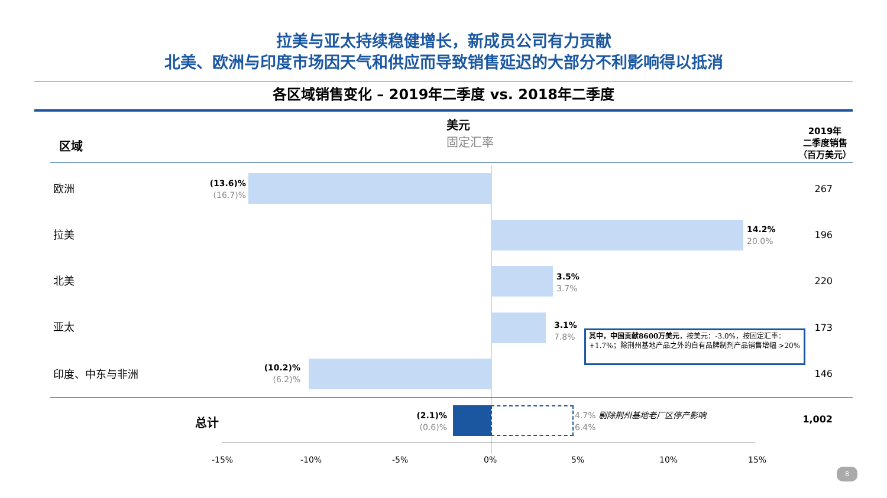拉美与亚太持续稳健增长，新成员公司有力贡献
北美、欧洲与印度市场因天气和供应而导致销售延迟的大部分不利影响得以抵消
各区域销售变化 – 2019年二季度 vs. 2018年二季度
区域
美元
固定汇率
2019年
二季度销售
（百万美元）
欧洲
(13.6)%
(16.7)%
267
拉美
14.2%
20.0%
196
北美
3.5%
3.7%
220
亚太
3.1%
7.8%
173
其中，中国贡献8600万美元，按美元：-3.0%，按固定汇率：+1.7%；除荆州基地产品之外的自有品牌制剂产品销售增幅 >20%
印度、中东与非洲
(10.2)%
(6.2)%
146
总计
(2.1)%
(0.6)%
4.7% 剔除荆州基地老厂区停产影响
6.4%
1,002
-15% -10% -5% 0% 5% 10% 15%
8